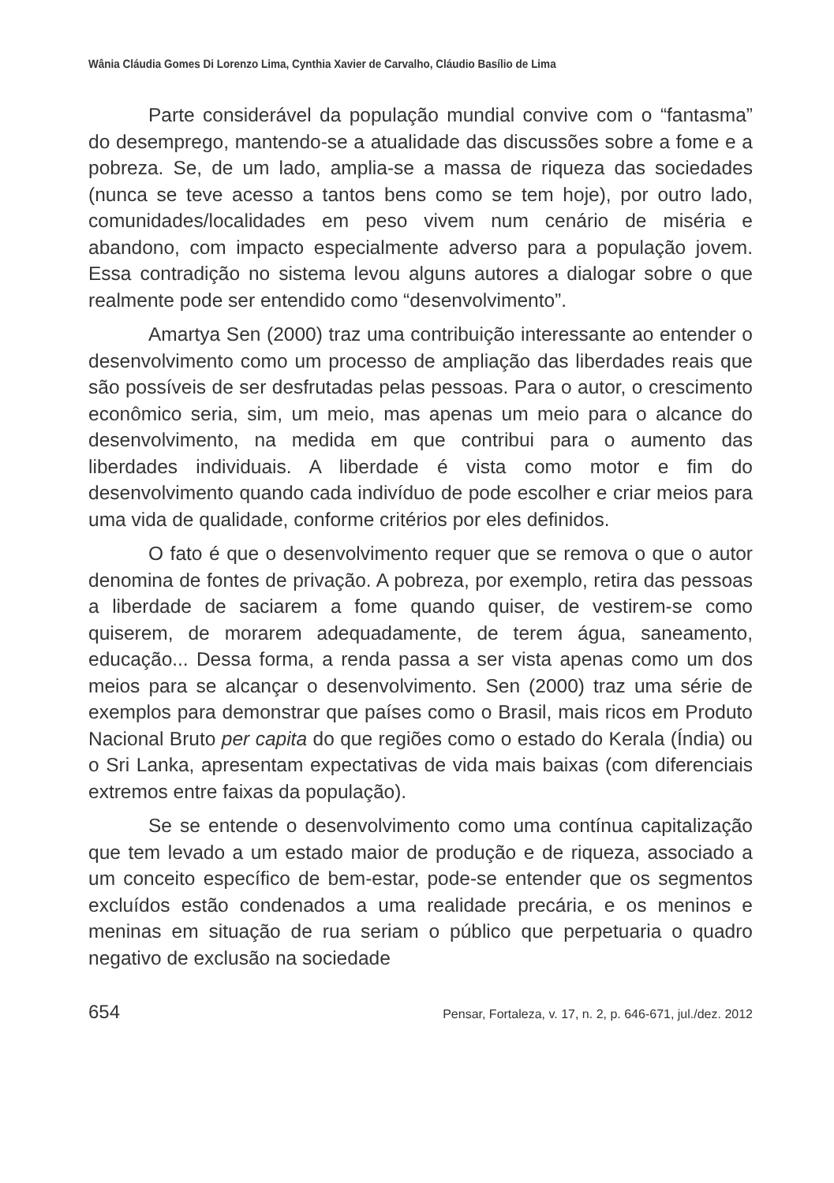Wânia Cláudia Gomes Di Lorenzo Lima, Cynthia Xavier de Carvalho, Cláudio Basílio de Lima
Parte considerável da população mundial convive com o “fantasma” do desemprego, mantendo-se a atualidade das discussões sobre a fome e a pobreza. Se, de um lado, amplia-se a massa de riqueza das sociedades (nunca se teve acesso a tantos bens como se tem hoje), por outro lado, comunidades/localidades em peso vivem num cenário de miséria e abandono, com impacto especialmente adverso para a população jovem. Essa contradição no sistema levou alguns autores a dialogar sobre o que realmente pode ser entendido como “desenvolvimento”.
Amartya Sen (2000) traz uma contribuição interessante ao entender o desenvolvimento como um processo de ampliação das liberdades reais que são possíveis de ser desfrutadas pelas pessoas. Para o autor, o crescimento econômico seria, sim, um meio, mas apenas um meio para o alcance do desenvolvimento, na medida em que contribui para o aumento das liberdades individuais. A liberdade é vista como motor e fim do desenvolvimento quando cada indivíduo de pode escolher e criar meios para uma vida de qualidade, conforme critérios por eles definidos.
O fato é que o desenvolvimento requer que se remova o que o autor denomina de fontes de privação. A pobreza, por exemplo, retira das pessoas a liberdade de saciarem a fome quando quiser, de vestirem-se como quiserem, de morarem adequadamente, de terem água, saneamento, educação... Dessa forma, a renda passa a ser vista apenas como um dos meios para se alcançar o desenvolvimento. Sen (2000) traz uma série de exemplos para demonstrar que países como o Brasil, mais ricos em Produto Nacional Bruto per capita do que regiões como o estado do Kerala (Índia) ou o Sri Lanka, apresentam expectativas de vida mais baixas (com diferenciais extremos entre faixas da população).
Se se entende o desenvolvimento como uma contínua capitalização que tem levado a um estado maior de produção e de riqueza, associado a um conceito específico de bem-estar, pode-se entender que os segmentos excluídos estão condenados a uma realidade precária, e os meninos e meninas em situação de rua seriam o público que perpetuaria o quadro negativo de exclusão na sociedade
654 Pensar, Fortaleza, v. 17, n. 2, p. 646-671, jul./dez. 2012